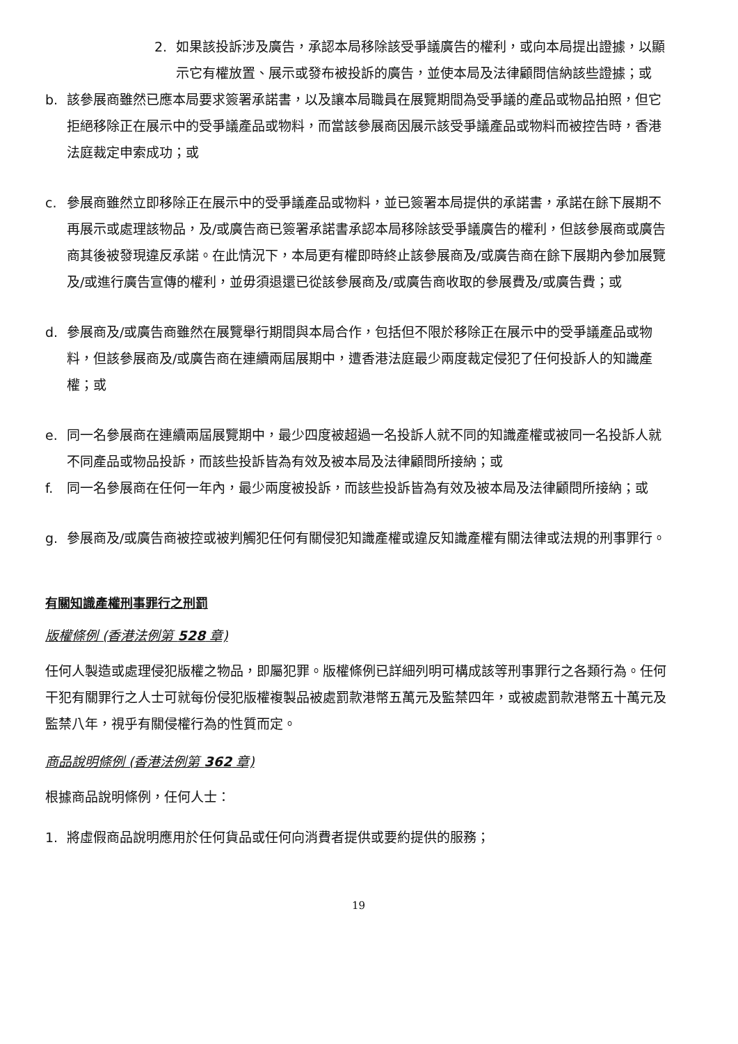2. 如果該投訴涉及廣告，承認本局移除該受爭議廣告的權利，或向本局提出證據，以顯示它有權放置、展示或發布被投訴的廣告，並使本局及法律顧問信納該些證據；或
b. 該參展商雖然已應本局要求簽署承諾書，以及讓本局職員在展覽期間為受爭議的產品或物品拍照，但它拒絕移除正在展示中的受爭議產品或物料，而當該參展商因展示該受爭議產品或物料而被控告時，香港法庭裁定申索成功；或
c. 參展商雖然立即移除正在展示中的受爭議產品或物料，並已簽署本局提供的承諾書，承諾在餘下展期不再展示或處理該物品，及/或廣告商已簽署承諾書承認本局移除該受爭議廣告的權利，但該參展商或廣告商其後被發現違反承諾。在此情況下，本局更有權即時終止該參展商及/或廣告商在餘下展期內參加展覽及/或進行廣告宣傳的權利，並毋須退還已從該參展商及/或廣告商收取的參展費及/或廣告費；或
d. 參展商及/或廣告商雖然在展覽舉行期間與本局合作，包括但不限於移除正在展示中的受爭議產品或物料，但該參展商及/或廣告商在連續兩屆展期中，遭香港法庭最少兩度裁定侵犯了任何投訴人的知識產權；或
e. 同一名參展商在連續兩屆展覽期中，最少四度被超過一名投訴人就不同的知識產權或被同一名投訴人就不同產品或物品投訴，而該些投訴皆為有效及被本局及法律顧問所接納；或
f. 同一名參展商在任何一年內，最少兩度被投訴，而該些投訴皆為有效及被本局及法律顧問所接納；或
g. 參展商及/或廣告商被控或被判觸犯任何有關侵犯知識產權或違反知識產權有關法律或法規的刑事罪行。
有關知識產權刑事罪行之刑罰
版權條例 (香港法例第 528 章)
任何人製造或處理侵犯版權之物品，即屬犯罪。版權條例已詳細列明可構成該等刑事罪行之各類行為。任何干犯有關罪行之人士可就每份侵犯版權複製品被處罰款港幣五萬元及監禁四年，或被處罰款港幣五十萬元及監禁八年，視乎有關侵權行為的性質而定。
商品說明條例 (香港法例第 362 章)
根據商品說明條例，任何人士：
1. 將虛假商品說明應用於任何貨品或任何向消費者提供或要約提供的服務；
19